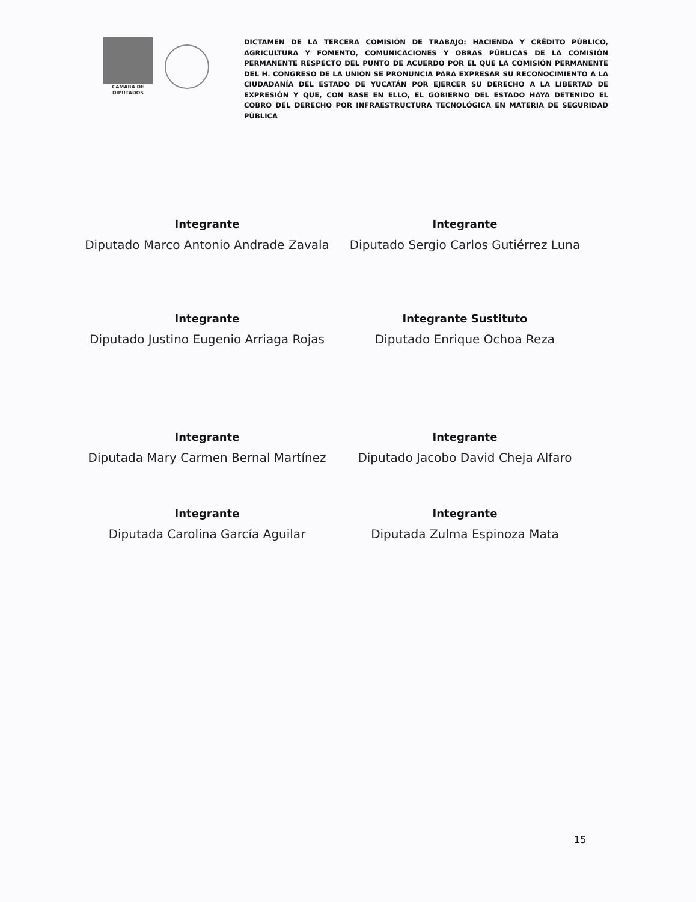CAMARA DE
DIPUTADOS
DICTAMEN DE LA TERCERA COMISIÓN DE TRABAJO: HACIENDA Y CRÉDITO PÚBLICO, AGRICULTURA Y FOMENTO, COMUNICACIONES Y OBRAS PÚBLICAS DE LA COMISIÓN PERMANENTE RESPECTO DEL PUNTO DE ACUERDO POR EL QUE LA COMISIÓN PERMANENTE DEL H. CONGRESO DE LA UNIÓN SE PRONUNCIA PARA EXPRESAR SU RECONOCIMIENTO A LA CIUDADANÍA DEL ESTADO DE YUCATÁN POR EJERCER SU DERECHO A LA LIBERTAD DE EXPRESIÓN Y QUE, CON BASE EN ELLO, EL GOBIERNO DEL ESTADO HAYA DETENIDO EL COBRO DEL DERECHO POR INFRAESTRUCTURA TECNOLÓGICA EN MATERIA DE SEGURIDAD PÚBLICA
Integrante
Diputado Marco Antonio Andrade Zavala
Integrante
Diputado Sergio Carlos Gutiérrez Luna
Integrante
Diputado Justino Eugenio Arriaga Rojas
Integrante Sustituto
Diputado Enrique Ochoa Reza
Integrante
Diputada Mary Carmen Bernal Martínez
Integrante
Diputado Jacobo David Cheja Alfaro
Integrante
Diputada Carolina García Aguilar
Integrante
Diputada Zulma Espinoza Mata
15